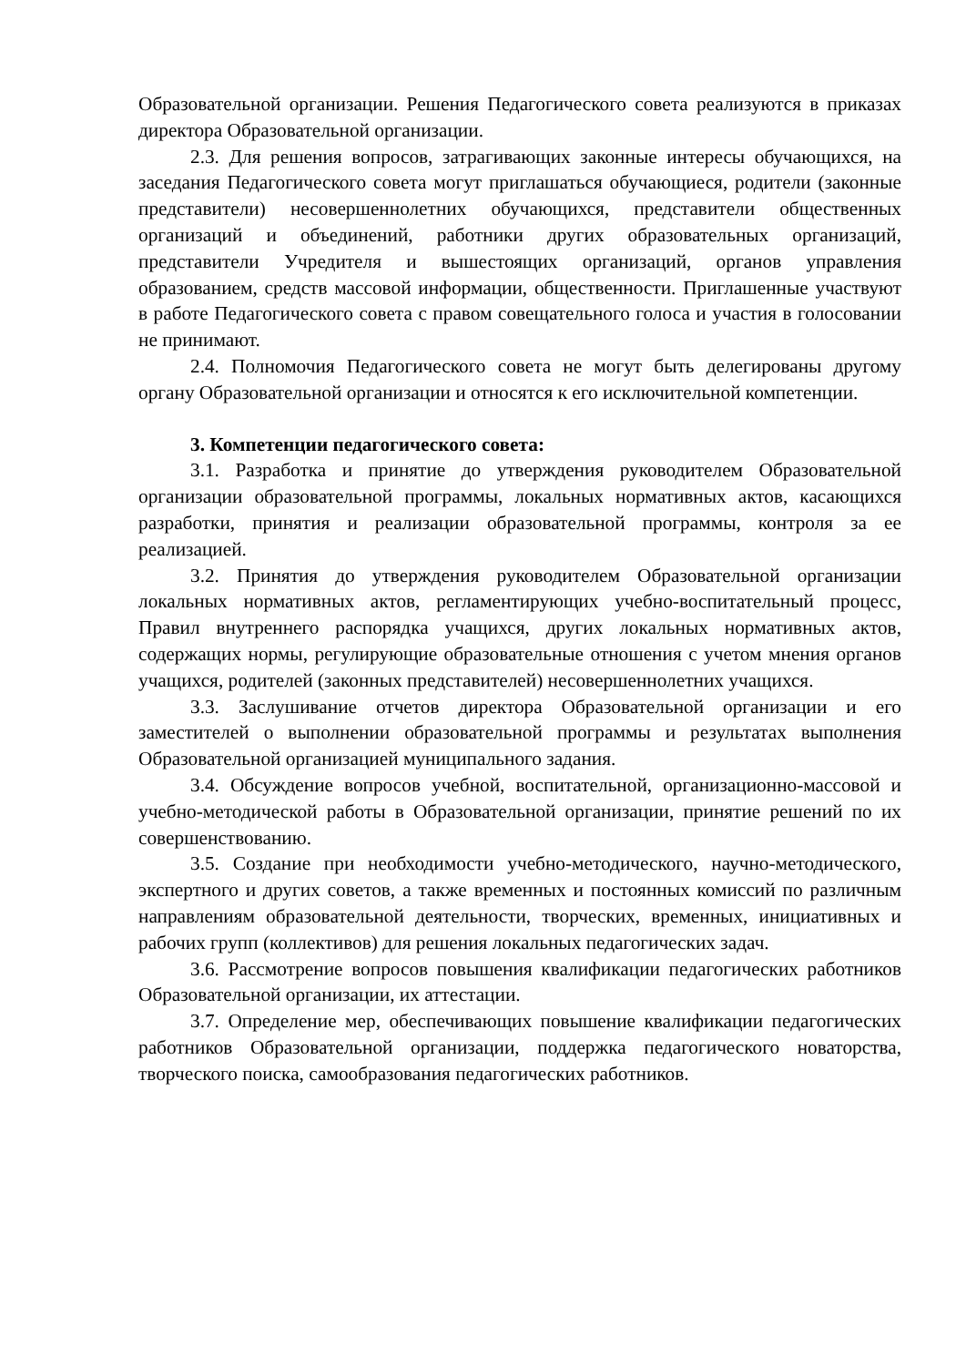Образовательной организации. Решения Педагогического совета реализуются в приказах директора Образовательной организации.
2.3. Для решения вопросов, затрагивающих законные интересы обучающихся, на заседания Педагогического совета могут приглашаться обучающиеся, родители (законные представители) несовершеннолетних обучающихся, представители общественных организаций и объединений, работники других образовательных организаций, представители Учредителя и вышестоящих организаций, органов управления образованием, средств массовой информации, общественности. Приглашенные участвуют в работе Педагогического совета с правом совещательного голоса и участия в голосовании не принимают.
2.4. Полномочия Педагогического совета не могут быть делегированы другому органу Образовательной организации и относятся к его исключительной компетенции.
3. Компетенции педагогического совета:
3.1. Разработка и принятие до утверждения руководителем Образовательной организации образовательной программы, локальных нормативных актов, касающихся разработки, принятия и реализации образовательной программы, контроля за ее реализацией.
3.2. Принятия до утверждения руководителем Образовательной организации локальных нормативных актов, регламентирующих учебно-воспитательный процесс, Правил внутреннего распорядка учащихся, других локальных нормативных актов, содержащих нормы, регулирующие образовательные отношения с учетом мнения органов учащихся, родителей (законных представителей) несовершеннолетних учащихся.
3.3. Заслушивание отчетов директора Образовательной организации и его заместителей о выполнении образовательной программы и результатах выполнения Образовательной организацией муниципального задания.
3.4. Обсуждение вопросов учебной, воспитательной, организационно-массовой и учебно-методической работы в Образовательной организации, принятие решений по их совершенствованию.
3.5. Создание при необходимости учебно-методического, научно-методического, экспертного и других советов, а также временных и постоянных комиссий по различным направлениям образовательной деятельности, творческих, временных, инициативных и рабочих групп (коллективов) для решения локальных педагогических задач.
3.6. Рассмотрение вопросов повышения квалификации педагогических работников Образовательной организации, их аттестации.
3.7. Определение мер, обеспечивающих повышение квалификации педагогических работников Образовательной организации, поддержка педагогического новаторства, творческого поиска, самообразования педагогических работников.